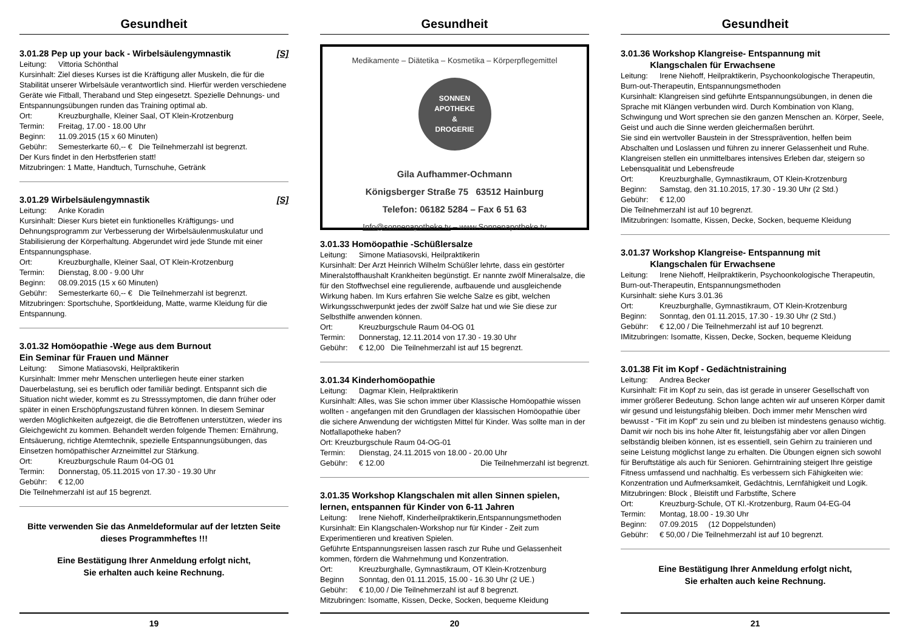Gesundheit
3.01.28 Pep up your back - Wirbelsäulengymnastik [S]
Leitung: Vittoria Schönthal
Kursinhalt: Ziel dieses Kurses ist die Kräftigung aller Muskeln, die für die Stabilität unserer Wirbelsäule verantwortlich sind. Hierfür werden verschiedene Geräte wie Fitball, Theraband und Step eingesetzt. Spezielle Dehnungs- und Entspannungsübungen runden das Training optimal ab.
Ort: Kreuzburghalle, Kleiner Saal, OT Klein-Krotzenburg
Termin: Freitag, 17.00 - 18.00 Uhr
Beginn: 11.09.2015 (15 x 60 Minuten)
Gebühr: Semesterkarte 60,-- € Die Teilnehmerzahl ist begrenzt.
Der Kurs findet in den Herbstferien statt!
Mitzubringen: 1 Matte, Handtuch, Turnschuhe, Getränk
3.01.29 Wirbelsäulengymnastik [S]
Leitung: Anke Koradin
Kursinhalt: Dieser Kurs bietet ein funktionelles Kräftigungs- und Dehnungsprogramm zur Verbesserung der Wirbelsäulenmuskulatur und Stabilisierung der Körperhaltung. Abgerundet wird jede Stunde mit einer Entspannungsphase.
Ort: Kreuzburghalle, Kleiner Saal, OT Klein-Krotzenburg
Termin: Dienstag, 8.00 - 9.00 Uhr
Beginn: 08.09.2015 (15 x 60 Minuten)
Gebühr: Semesterkarte 60,-- € Die Teilnehmerzahl ist begrenzt.
Mitzubringen: Sportschuhe, Sportkleidung, Matte, warme Kleidung für die Entspannung.
3.01.32 Homöopathie -Wege aus dem Burnout
Ein Seminar für Frauen und Männer
Leitung: Simone Matiasovski, Heilpraktikerin
Kursinhalt: Immer mehr Menschen unterliegen heute einer starken Dauerbelastung, sei es beruflich oder familiär bedingt. Entspannt sich die Situation nicht wieder, kommt es zu Stresssymptomen, die dann früher oder später in einen Erschöpfungszustand führen können. In diesem Seminar werden Möglichkeiten aufgezeigt, die die Betroffenen unterstützen, wieder ins Gleichgewicht zu kommen. Behandelt werden folgende Themen: Ernährung, Entsäuerung, richtige Atemtechnik, spezielle Entspannungsübungen, das Einsetzen homöpathischer Arzneimittel zur Stärkung.
Ort: Kreuzburgschule Raum 04-OG 01
Termin: Donnerstag, 05.11.2015 von 17.30 - 19.30 Uhr
Gebühr: € 12,00
Die Teilnehmerzahl ist auf 15 begrenzt.
Bitte verwenden Sie das Anmeldeformular auf der letzten Seite dieses Programmheftes !!!
Eine Bestätigung Ihrer Anmeldung erfolgt nicht,
Sie erhalten auch keine Rechnung.
19
Gesundheit
Medikamente – Diätetika – Kosmetika – Körperpflegemittel
SONNEN
APOTHEKE
&
DROGERIE
Gila Aufhammer-Ochmann
Königsberger Straße 75 63512 Hainburg
Telefon: 06182 5284 – Fax 6 51 63
Info@sonnenapotheke.tv – www.Sonnenapotheke.tv
3.01.33 Homöopathie -Schüßlersalze
Leitung: Simone Matiasovski, Heilpraktikerin
Kursinhalt: Der Arzt Heinrich Wilhelm Schüßler lehrte, dass ein gestörter Mineralstoffhaushalt Krankheiten begünstigt. Er nannte zwölf Mineralsalze, die für den Stoffwechsel eine regulierende, aufbauende und ausgleichende Wirkung haben. Im Kurs erfahren Sie welche Salze es gibt, welchen Wirkungsschwerpunkt jedes der zwölf Salze hat und wie Sie diese zur Selbsthilfe anwenden können.
Ort: Kreuzburgschule Raum 04-OG 01
Termin: Donnerstag, 12.11.2014 von 17.30 - 19.30 Uhr
Gebühr: € 12,00 Die Teilnehmerzahl ist auf 15 begrenzt.
3.01.34 Kinderhomöopathie
Leitung: Dagmar Klein, Heilpraktikerin
Kursinhalt: Alles, was Sie schon immer über Klassische Homöopathie wissen wollten - angefangen mit den Grundlagen der klassischen Homöopathie über die sichere Anwendung der wichtigsten Mittel für Kinder. Was sollte man in der Notfallapotheke haben?
Ort: Kreuzburgschule Raum 04-OG-01
Termin: Dienstag, 24.11.2015 von 18.00 - 20.00 Uhr
Gebühr: € 12.00 Die Teilnehmerzahl ist begrenzt.
3.01.35 Workshop Klangschalen mit allen Sinnen spielen, lernen, entspannen für Kinder von 6-11 Jahren
Leitung: Irene Niehoff, Kinderheilpraktikerin,Entspannungsmethoden
Kursinhalt: Ein Klangschalen-Workshop nur für Kinder - Zeit zum Experimentieren und kreativen Spielen.
Geführte Entspannungsreisen lassen rasch zur Ruhe und Gelassenheit kommen, fördern die Wahrnehmung und Konzentration.
Ort: Kreuzburghalle, Gymnastikraum, OT Klein-Krotzenburg
Beginn Sonntag, den 01.11.2015, 15.00 - 16.30 Uhr (2 UE.)
Gebühr: € 10,00 / Die Teilnehmerzahl ist auf 8 begrenzt.
Mitzubringen: Isomatte, Kissen, Decke, Socken, bequeme Kleidung
20
Gesundheit
3.01.36 Workshop Klangreise- Entspannung mit
Klangschalen für Erwachsene
Leitung: Irene Niehoff, Heilpraktikerin, Psychoonkologische Therapeutin, Burn-out-Therapeutin, Entspannungsmethoden
Kursinhalt: Klangreisen sind geführte Entspannungsübungen, in denen die Sprache mit Klängen verbunden wird. Durch Kombination von Klang, Schwingung und Wort sprechen sie den ganzen Menschen an. Körper, Seele, Geist und auch die Sinne werden gleichermaßen berührt.
Sie sind ein wertvoller Baustein in der Stressprävention, helfen beim Abschalten und Loslassen und führen zu innerer Gelassenheit und Ruhe. Klangreisen stellen ein unmittelbares intensives Erleben dar, steigern so Lebensqualität und Lebensfreude
Ort: Kreuzburghalle, Gymnastikraum, OT Klein-Krotzenburg
Beginn: Samstag, den 31.10.2015, 17.30 - 19.30 Uhr (2 Std.)
Gebühr: € 12,00
Die Teilnehmerzahl ist auf 10 begrenzt.
IMitzubringen: Isomatte, Kissen, Decke, Socken, bequeme Kleidung
3.01.37 Workshop Klangreise- Entspannung mit
Klangschalen für Erwachsene
Leitung: Irene Niehoff, Heilpraktikerin, Psychoonkologische Therapeutin, Burn-out-Therapeutin, Entspannungsmethoden
Kursinhalt: siehe Kurs 3.01.36
Ort: Kreuzburghalle, Gymnastikraum, OT Klein-Krotzenburg
Beginn: Sonntag, den 01.11.2015, 17.30 - 19.30 Uhr (2 Std.)
Gebühr: € 12,00 / Die Teilnehmerzahl ist auf 10 begrenzt.
IMitzubringen: Isomatte, Kissen, Decke, Socken, bequeme Kleidung
3.01.38 Fit im Kopf - Gedächtnistraining
Leitung: Andrea Becker
Kursinhalt: Fit im Kopf zu sein, das ist gerade in unserer Gesellschaft von immer größerer Bedeutung. Schon lange achten wir auf unseren Körper damit wir gesund und leistungsfähig bleiben. Doch immer mehr Menschen wird bewusst - "Fit im Kopf" zu sein und zu bleiben ist mindestens genauso wichtig.
Damit wir noch bis ins hohe Alter fit, leistungsfähig aber vor allen Dingen selbständig bleiben können, ist es essentiell, sein Gehirn zu trainieren und seine Leistung möglichst lange zu erhalten. Die Übungen eignen sich sowohl für Beruftstätige als auch für Senioren. Gehirntraining steigert Ihre geistige Fitness umfassend und nachhaltig. Es verbessern sich Fähigkeiten wie: Konzentration und Aufmerksamkeit, Gedächtnis, Lernfähigkeit und Logik.
Mitzubringen: Block , Bleistift und Farbstifte, Schere
Ort: Kreuzburg-Schule, OT Kl.-Krotzenburg, Raum 04-EG-04
Termin: Montag, 18.00 - 19.30 Uhr
Beginn: 07.09.2015 (12 Doppelstunden)
Gebühr: € 50,00 / Die Teilnehmerzahl ist auf 10 begrenzt.
Eine Bestätigung Ihrer Anmeldung erfolgt nicht,
Sie erhalten auch keine Rechnung.
21